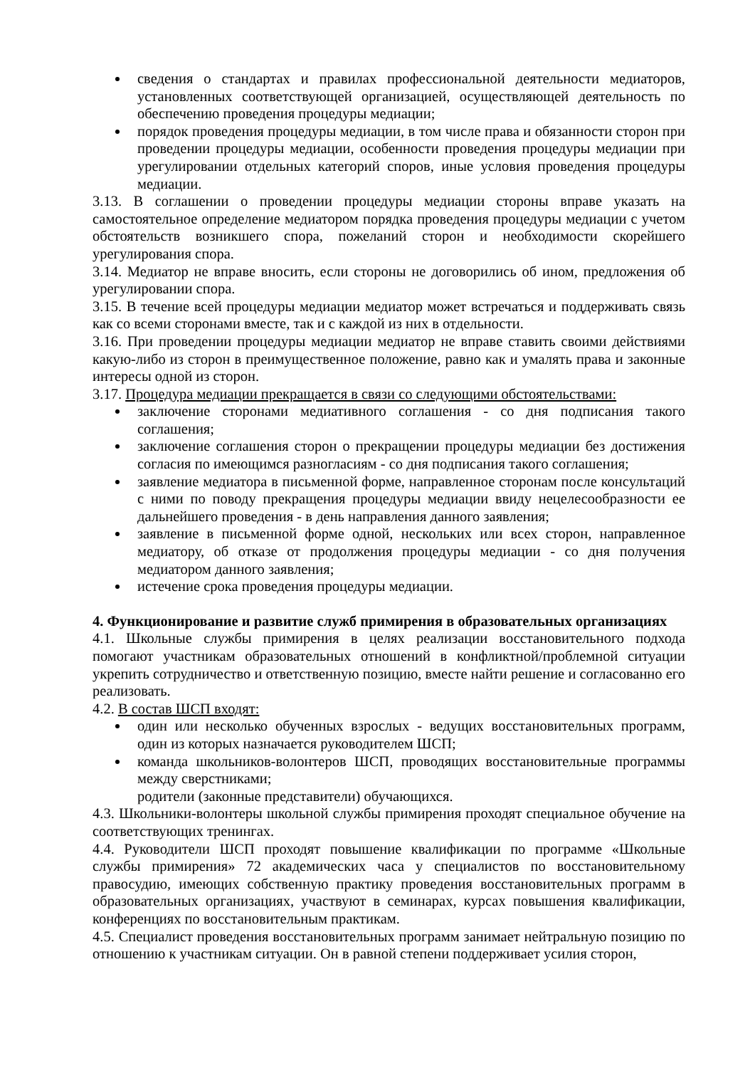сведения о стандартах и правилах профессиональной деятельности медиаторов, установленных соответствующей организацией, осуществляющей деятельность по обеспечению проведения процедуры медиации;
порядок проведения процедуры медиации, в том числе права и обязанности сторон при проведении процедуры медиации, особенности проведения процедуры медиации при урегулировании отдельных категорий споров, иные условия проведения процедуры медиации.
3.13. В соглашении о проведении процедуры медиации стороны вправе указать на самостоятельное определение медиатором порядка проведения процедуры медиации с учетом обстоятельств возникшего спора, пожеланий сторон и необходимости скорейшего урегулирования спора.
3.14. Медиатор не вправе вносить, если стороны не договорились об ином, предложения об урегулировании спора.
3.15. В течение всей процедуры медиации медиатор может встречаться и поддерживать связь как со всеми сторонами вместе, так и с каждой из них в отдельности.
3.16. При проведении процедуры медиации медиатор не вправе ставить своими действиями какую-либо из сторон в преимущественное положение, равно как и умалять права и законные интересы одной из сторон.
3.17. Процедура медиации прекращается в связи со следующими обстоятельствами:
заключение сторонами медиативного соглашения - со дня подписания такого соглашения;
заключение соглашения сторон о прекращении процедуры медиации без достижения согласия по имеющимся разногласиям - со дня подписания такого соглашения;
заявление медиатора в письменной форме, направленное сторонам после консультаций с ними по поводу прекращения процедуры медиации ввиду нецелесообразности ее дальнейшего проведения - в день направления данного заявления;
заявление в письменной форме одной, нескольких или всех сторон, направленное медиатору, об отказе от продолжения процедуры медиации - со дня получения медиатором данного заявления;
истечение срока проведения процедуры медиации.
4. Функционирование и развитие служб примирения в образовательных организациях
4.1. Школьные службы примирения в целях реализации восстановительного подхода помогают участникам образовательных отношений в конфликтной/проблемной ситуации укрепить сотрудничество и ответственную позицию, вместе найти решение и согласованно его реализовать.
4.2. В состав ШСП входят:
один или несколько обученных взрослых - ведущих восстановительных программ, один из которых назначается руководителем ШСП;
команда школьников-волонтеров ШСП, проводящих восстановительные программы между сверстниками;
родители (законные представители) обучающихся.
4.3. Школьники-волонтеры школьной службы примирения проходят специальное обучение на соответствующих тренингах.
4.4. Руководители ШСП проходят повышение квалификации по программе «Школьные службы примирения» 72 академических часа у специалистов по восстановительному правосудию, имеющих собственную практику проведения восстановительных программ в образовательных организациях, участвуют в семинарах, курсах повышения квалификации, конференциях по восстановительным практикам.
4.5. Специалист проведения восстановительных программ занимает нейтральную позицию по отношению к участникам ситуации. Он в равной степени поддерживает усилия сторон,